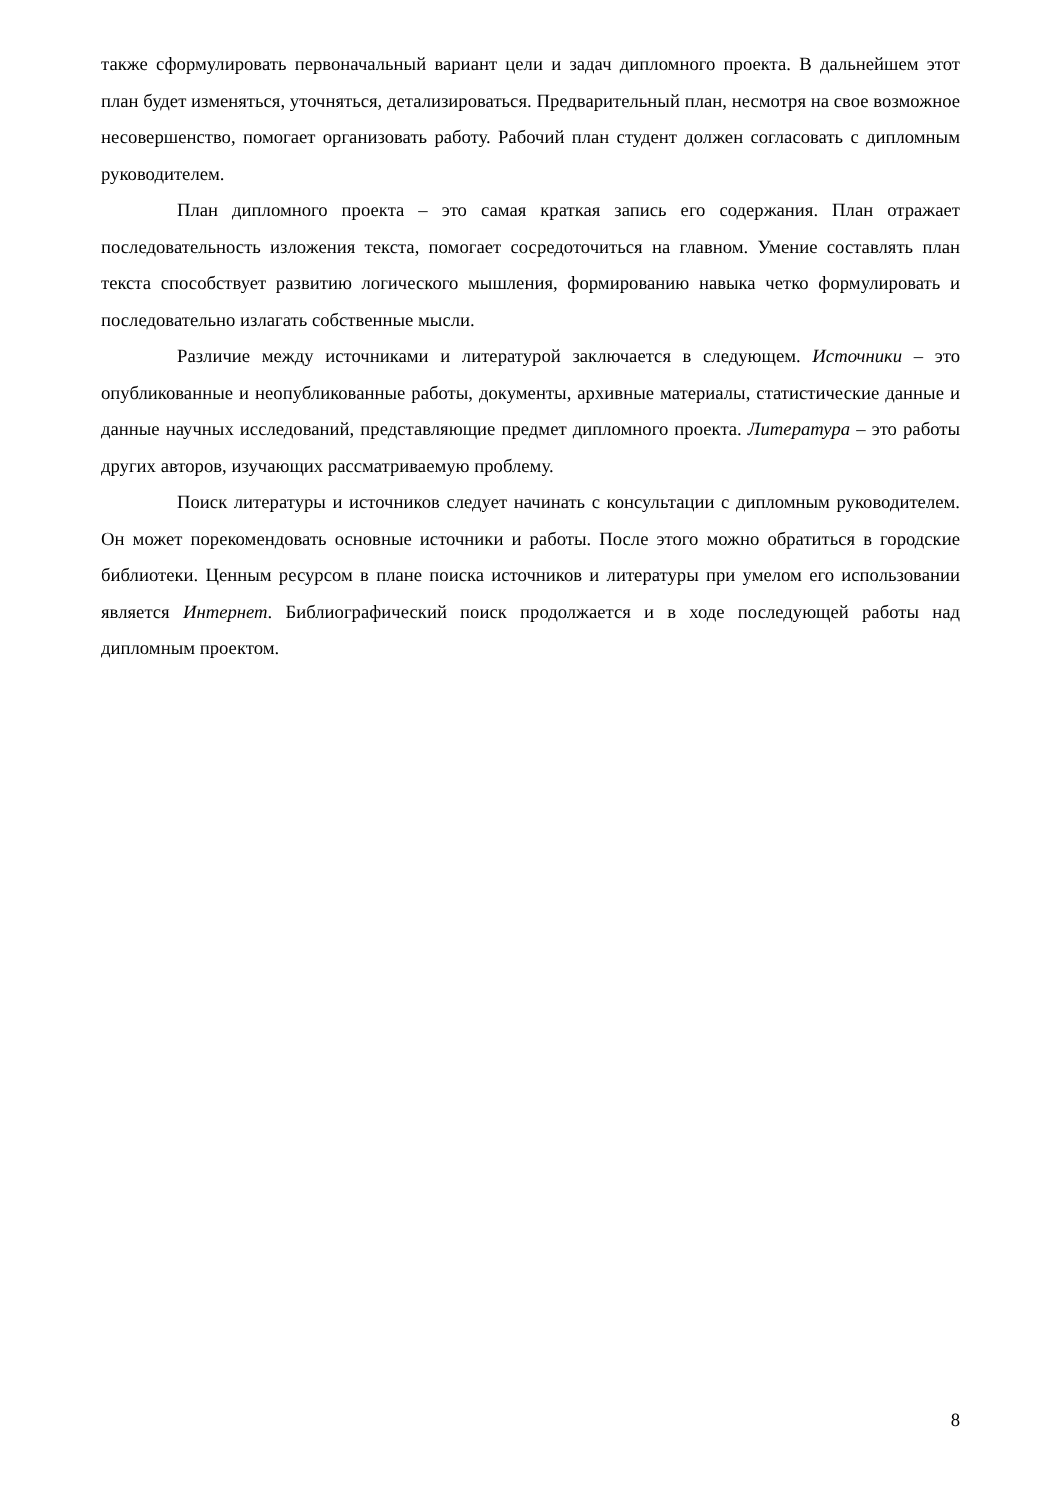также сформулировать первоначальный вариант цели и задач дипломного проекта. В дальнейшем этот план будет изменяться, уточняться, детализироваться. Предварительный план, несмотря на свое возможное несовершенство, помогает организовать работу. Рабочий план студент должен согласовать с дипломным руководителем.
План дипломного проекта – это самая краткая запись его содержания. План отражает последовательность изложения текста, помогает сосредоточиться на главном. Умение составлять план текста способствует развитию логического мышления, формированию навыка четко формулировать и последовательно излагать собственные мысли.
Различие между источниками и литературой заключается в следующем. Источники – это опубликованные и неопубликованные работы, документы, архивные материалы, статистические данные и данные научных исследований, представляющие предмет дипломного проекта. Литература – это работы других авторов, изучающих рассматриваемую проблему.
Поиск литературы и источников следует начинать с консультации с дипломным руководителем. Он может порекомендовать основные источники и работы. После этого можно обратиться в городские библиотеки. Ценным ресурсом в плане поиска источников и литературы при умелом его использовании является Интернет. Библиографический поиск продолжается и в ходе последующей работы над дипломным проектом.
8